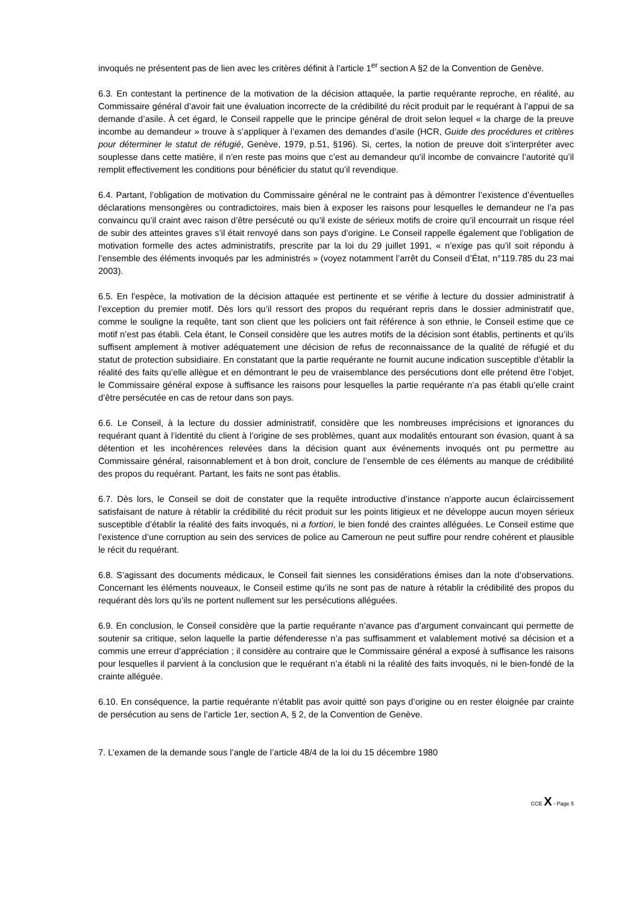invoqués ne présentent pas de lien avec les critères définit à l’article 1<sup>er</sup> section A §2 de la Convention de Genève.
6.3. En contestant la pertinence de la motivation de la décision attaquée, la partie requérante reproche, en réalité, au Commissaire général d’avoir fait une évaluation incorrecte de la crédibilité du récit produit par le requérant à l’appui de sa demande d’asile. À cet égard, le Conseil rappelle que le principe général de droit selon lequel « la charge de la preuve incombe au demandeur » trouve à s’appliquer à l’examen des demandes d’asile (HCR, Guide des procédures et critères pour déterminer le statut de réfugié, Genève, 1979, p.51, §196). Si, certes, la notion de preuve doit s’interpréter avec souplesse dans cette matière, il n’en reste pas moins que c’est au demandeur qu’il incombe de convaincre l’autorité qu’il remplit effectivement les conditions pour bénéficier du statut qu’il revendique.
6.4. Partant, l’obligation de motivation du Commissaire général ne le contraint pas à démontrer l’existence d’éventuelles déclarations mensongères ou contradictoires, mais bien à exposer les raisons pour lesquelles le demandeur ne l’a pas convaincu qu’il craint avec raison d’être persécuté ou qu’il existe de sérieux motifs de croire qu’il encourrait un risque réel de subir des atteintes graves s’il était renvoyé dans son pays d’origine. Le Conseil rappelle également que l’obligation de motivation formelle des actes administratifs, prescrite par la loi du 29 juillet 1991, « n’exige pas qu’il soit répondu à l’ensemble des éléments invoqués par les administrés » (voyez notamment l’arrêt du Conseil d’État, n°119.785 du 23 mai 2003).
6.5. En l’espèce, la motivation de la décision attaquée est pertinente et se vérifie à lecture du dossier administratif à l’exception du premier motif. Dès lors qu’il ressort des propos du requérant repris dans le dossier administratif que, comme le souligne la requête, tant son client que les policiers ont fait référence à son ethnie, le Conseil estime que ce motif n’est pas établi. Cela étant, le Conseil considère que les autres motifs de la décision sont établis, pertinents et qu’ils suffisent amplement à motiver adéquatement une décision de refus de reconnaissance de la qualité de réfugié et du statut de protection subsidiaire. En constatant que la partie requérante ne fournit aucune indication susceptible d’établir la réalité des faits qu’elle allègue et en démontrant le peu de vraisemblance des persécutions dont elle prétend être l’objet, le Commissaire général expose à suffisance les raisons pour lesquelles la partie requérante n’a pas établi qu’elle craint d’être persécutée en cas de retour dans son pays.
6.6. Le Conseil, à la lecture du dossier administratif, considère que les nombreuses imprécisions et ignorances du requérant quant à l’identité du client à l’origine de ses problèmes, quant aux modalités entourant son évasion, quant à sa détention et les incohérences relevées dans la décision quant aux événements invoqués ont pu permettre au Commissaire général, raisonnablement et à bon droit, conclure de l’ensemble de ces éléments au manque de crédibilité des propos du requérant. Partant, les faits ne sont pas établis.
6.7. Dès lors, le Conseil se doit de constater que la requête introductive d’instance n’apporte aucun éclaircissement satisfaisant de nature à rétablir la crédibilité du récit produit sur les points litigieux et ne développe aucun moyen sérieux susceptible d’établir la réalité des faits invoqués, ni a fortiori, le bien fondé des craintes alléguées. Le Conseil estime que l’existence d’une corruption au sein des services de police au Cameroun ne peut suffire pour rendre cohérent et plausible le récit du requérant.
6.8. S’agissant des documents médicaux, le Conseil fait siennes les considérations émises dan la note d’observations. Concernant les éléments nouveaux, le Conseil estime qu’ils ne sont pas de nature à rétablir la crédibilité des propos du requérant dès lors qu’ils ne portent nullement sur les persécutions alléguées.
6.9. En conclusion, le Conseil considère que la partie requérante n’avance pas d’argument convaincant qui permette de soutenir sa critique, selon laquelle la partie défenderesse n’a pas suffisamment et valablement motivé sa décision et a commis une erreur d’appréciation ; il considère au contraire que le Commissaire général a exposé à suffisance les raisons pour lesquelles il parvient à la conclusion que le requérant n’a établi ni la réalité des faits invoqués, ni le bien-fondé de la crainte alléguée.
6.10. En conséquence, la partie requérante n’établit pas avoir quitté son pays d’origine ou en rester éloignée par crainte de persécution au sens de l’article 1er, section A, § 2, de la Convention de Genève.
7. L’examen de la demande sous l’angle de l’article 48/4 de la loi du 15 décembre 1980
CCE X - Page 5